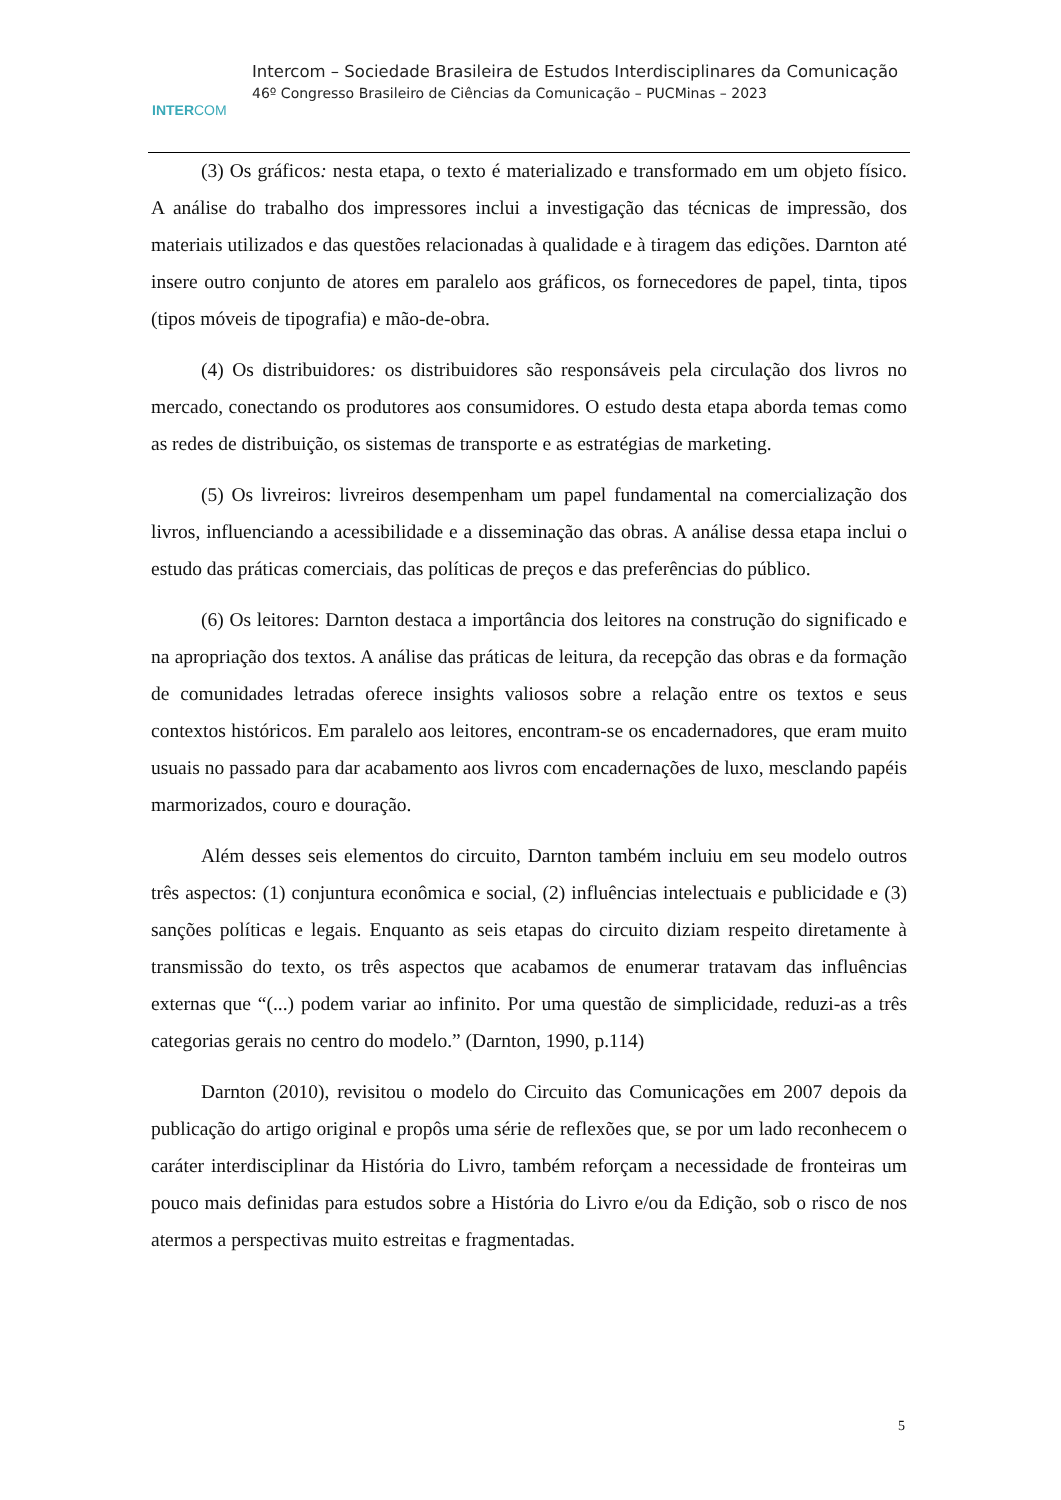INTERCOM
Intercom – Sociedade Brasileira de Estudos Interdisciplinares da Comunicação
46º Congresso Brasileiro de Ciências da Comunicação – PUCMinas – 2023
(3) Os gráficos: nesta etapa, o texto é materializado e transformado em um objeto físico. A análise do trabalho dos impressores inclui a investigação das técnicas de impressão, dos materiais utilizados e das questões relacionadas à qualidade e à tiragem das edições. Darnton até insere outro conjunto de atores em paralelo aos gráficos, os fornecedores de papel, tinta, tipos (tipos móveis de tipografia) e mão-de-obra.
(4) Os distribuidores: os distribuidores são responsáveis pela circulação dos livros no mercado, conectando os produtores aos consumidores. O estudo desta etapa aborda temas como as redes de distribuição, os sistemas de transporte e as estratégias de marketing.
(5) Os livreiros: livreiros desempenham um papel fundamental na comercialização dos livros, influenciando a acessibilidade e a disseminação das obras. A análise dessa etapa inclui o estudo das práticas comerciais, das políticas de preços e das preferências do público.
(6) Os leitores: Darnton destaca a importância dos leitores na construção do significado e na apropriação dos textos. A análise das práticas de leitura, da recepção das obras e da formação de comunidades letradas oferece insights valiosos sobre a relação entre os textos e seus contextos históricos. Em paralelo aos leitores, encontram-se os encadernadores, que eram muito usuais no passado para dar acabamento aos livros com encadernações de luxo, mesclando papéis marmorizados, couro e douração.
Além desses seis elementos do circuito, Darnton também incluiu em seu modelo outros três aspectos: (1) conjuntura econômica e social, (2) influências intelectuais e publicidade e (3) sanções políticas e legais. Enquanto as seis etapas do circuito diziam respeito diretamente à transmissão do texto, os três aspectos que acabamos de enumerar tratavam das influências externas que “(...) podem variar ao infinito. Por uma questão de simplicidade, reduzi-as a três categorias gerais no centro do modelo.” (Darnton, 1990, p.114)
Darnton (2010), revisitou o modelo do Circuito das Comunicações em 2007 depois da publicação do artigo original e propôs uma série de reflexões que, se por um lado reconhecem o caráter interdisciplinar da História do Livro, também reforçam a necessidade de fronteiras um pouco mais definidas para estudos sobre a História do Livro e/ou da Edição, sob o risco de nos atermos a perspectivas muito estreitas e fragmentadas.
5